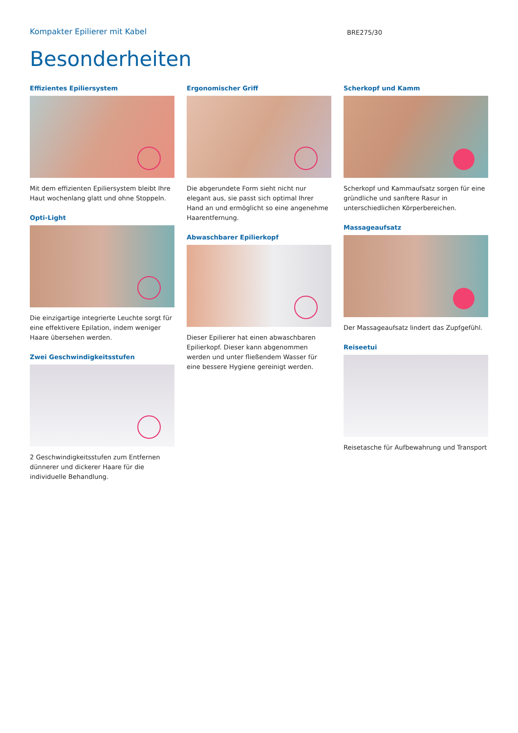Kompakter Epilierer mit Kabel
BRE275/30
Besonderheiten
Effizientes Epiliersystem
Mit dem effizienten Epiliersystem bleibt Ihre Haut wochenlang glatt und ohne Stoppeln.
Opti-Light
Die einzigartige integrierte Leuchte sorgt für eine effektivere Epilation, indem weniger Haare übersehen werden.
Zwei Geschwindigkeitsstufen
2 Geschwindigkeitsstufen zum Entfernen dünnerer und dickerer Haare für die individuelle Behandlung.
Ergonomischer Griff
Die abgerundete Form sieht nicht nur elegant aus, sie passt sich optimal Ihrer Hand an und ermöglicht so eine angenehme Haarentfernung.
Abwaschbarer Epilierkopf
Dieser Epilierer hat einen abwaschbaren Epilierkopf. Dieser kann abgenommen werden und unter fließendem Wasser für eine bessere Hygiene gereinigt werden.
Scherkopf und Kamm
Scherkopf und Kammaufsatz sorgen für eine gründliche und sanftere Rasur in unterschiedlichen Körperbereichen.
Massageaufsatz
Der Massageaufsatz lindert das Zupfgefühl.
Reiseetui
Reisetasche für Aufbewahrung und Transport